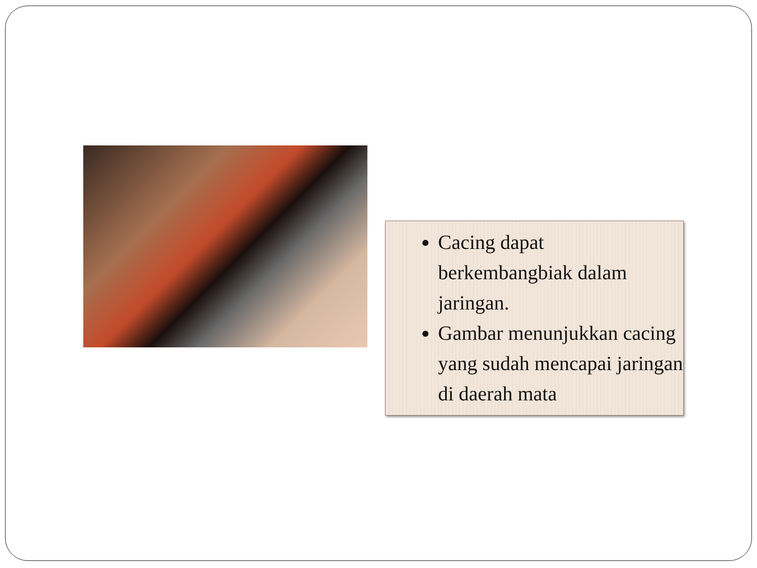Cacing dapat berkembangbiak dalam jaringan.
Gambar menunjukkan cacing yang sudah mencapai jaringan di daerah mata